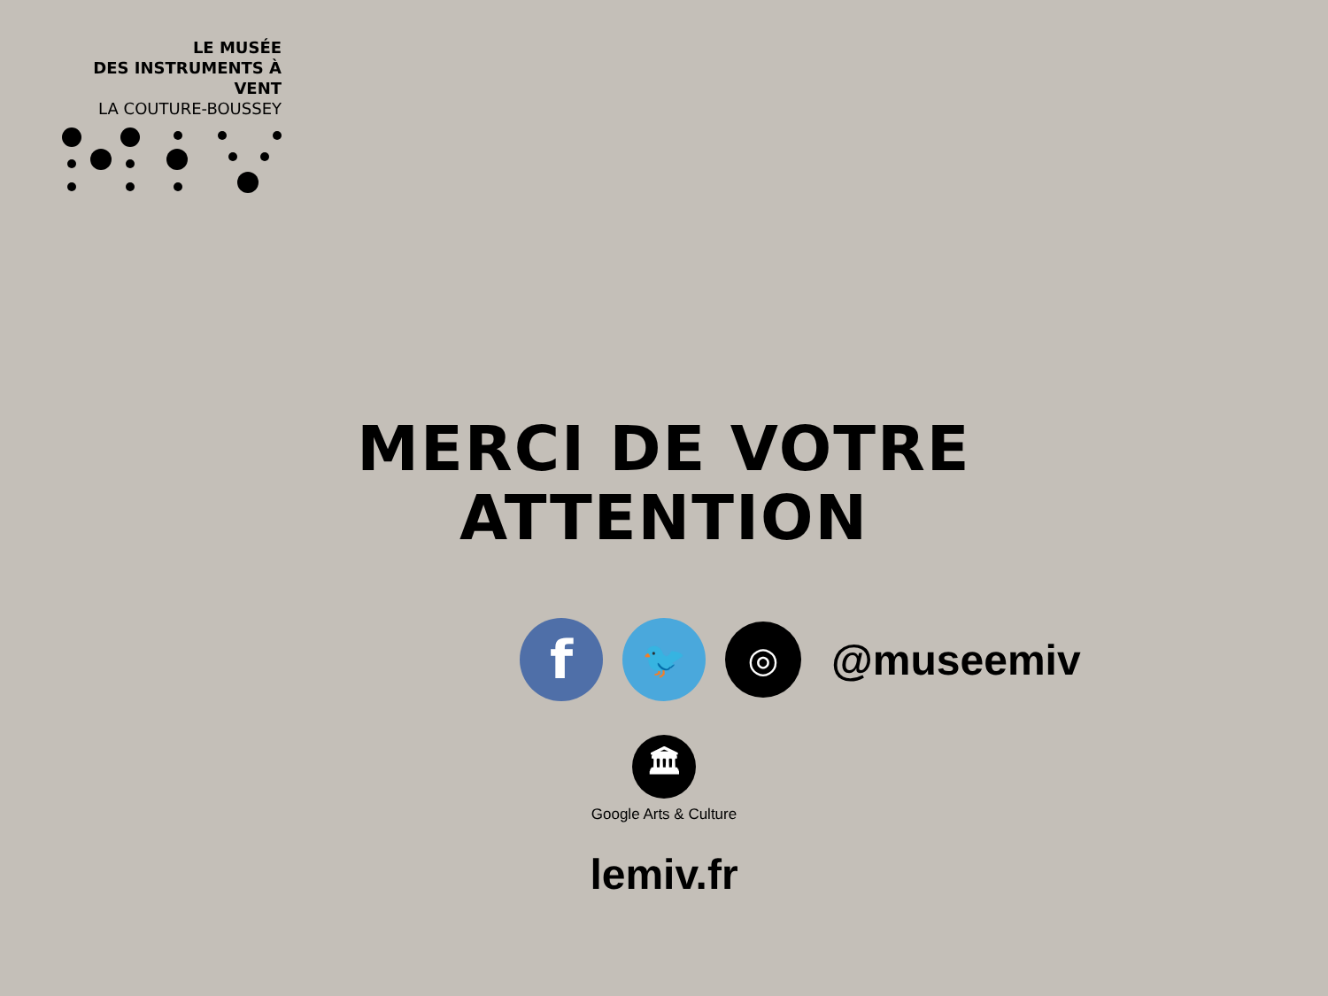LE MUSÉE
DES INSTRUMENTS À VENT
LA COUTURE-BOUSSEY
MERCI DE VOTRE
ATTENTION
f
🐦
◎
@museemiv
🏛
Google Arts & Culture
lemiv.fr